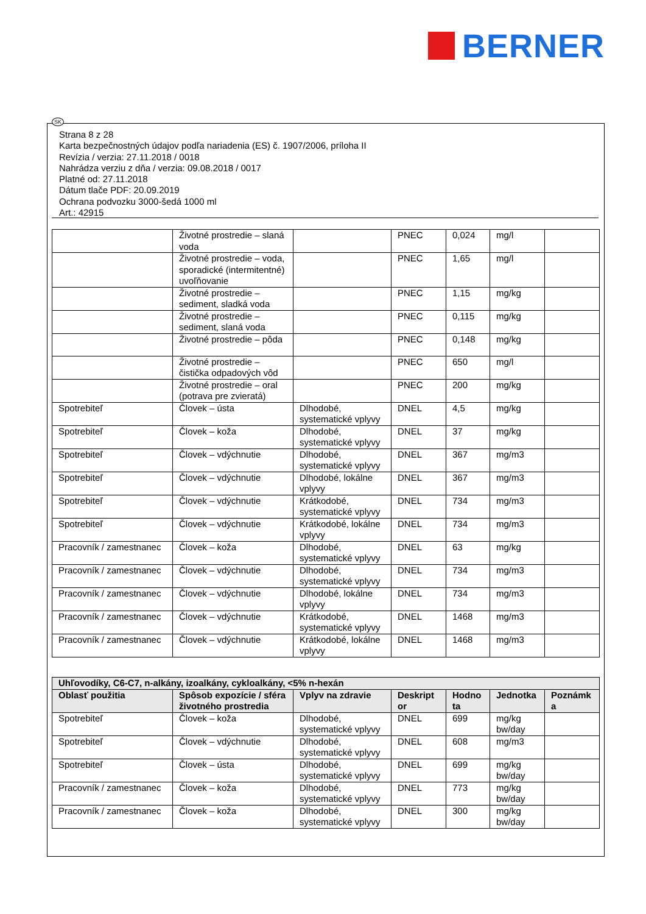BERNER
SK
Strana 8 z 28
Karta bezpečnostných údajov podľa nariadenia (ES) č. 1907/2006, príloha II
Revízia / verzia: 27.11.2018 / 0018
Nahrádza verziu z dňa / verzia: 09.08.2018 / 0017
Platné od: 27.11.2018
Dátum tlače PDF: 20.09.2019
Ochrana podvozku 3000-šedá 1000 ml
Art.: 42915
| | Životné prostredie – slaná voda | | PNEC | 0,024 | mg/l | |
| | Životné prostredie – voda, sporadické (intermitentné) uvoľňovanie | | PNEC | 1,65 | mg/l | |
| | Životné prostredie – sediment, sladká voda | | PNEC | 1,15 | mg/kg | |
| | Životné prostredie – sediment, slaná voda | | PNEC | 0,115 | mg/kg | |
| | Životné prostredie – pôda | | PNEC | 0,148 | mg/kg | |
| | Životné prostredie – čistička odpadových vôd | | PNEC | 650 | mg/l | |
| | Životné prostredie – oral (potrava pre zvieratá) | | PNEC | 200 | mg/kg | |
| Spotrebiteľ | Človek – ústa | Dlhodobé, systematické vplyvy | DNEL | 4,5 | mg/kg | |
| Spotrebiteľ | Človek – koža | Dlhodobé, systematické vplyvy | DNEL | 37 | mg/kg | |
| Spotrebiteľ | Človek – vdýchnutie | Dlhodobé, systematické vplyvy | DNEL | 367 | mg/m3 | |
| Spotrebiteľ | Človek – vdýchnutie | Dlhodobé, lokálne vplyvy | DNEL | 367 | mg/m3 | |
| Spotrebiteľ | Človek – vdýchnutie | Krátkodobé, systematické vplyvy | DNEL | 734 | mg/m3 | |
| Spotrebiteľ | Človek – vdýchnutie | Krátkodobé, lokálne vplyvy | DNEL | 734 | mg/m3 | |
| Pracovník / zamestnanec | Človek – koža | Dlhodobé, systematické vplyvy | DNEL | 63 | mg/kg | |
| Pracovník / zamestnanec | Človek – vdýchnutie | Dlhodobé, systematické vplyvy | DNEL | 734 | mg/m3 | |
| Pracovník / zamestnanec | Človek – vdýchnutie | Dlhodobé, lokálne vplyvy | DNEL | 734 | mg/m3 | |
| Pracovník / zamestnanec | Človek – vdýchnutie | Krátkodobé, systematické vplyvy | DNEL | 1468 | mg/m3 | |
| Pracovník / zamestnanec | Človek – vdýchnutie | Krátkodobé, lokálne vplyvy | DNEL | 1468 | mg/m3 | |
| Uhľovodíky, C6-C7, n-alkány, izoalkány, cykloalkány, <5% n-hexán | | | | | | |
| --- | --- | --- | --- | --- | --- | --- |
| Oblasť použitia | Spôsob expozície / sféra životného prostredia | Vplyv na zdravie | Deskript or | Hodno ta | Jednotka | Poznámk a |
| Spotrebiteľ | Človek – koža | Dlhodobé, systematické vplyvy | DNEL | 699 | mg/kg bw/day | |
| Spotrebiteľ | Človek – vdýchnutie | Dlhodobé, systematické vplyvy | DNEL | 608 | mg/m3 | |
| Spotrebiteľ | Človek – ústa | Dlhodobé, systematické vplyvy | DNEL | 699 | mg/kg bw/day | |
| Pracovník / zamestnanec | Človek – koža | Dlhodobé, systematické vplyvy | DNEL | 773 | mg/kg bw/day | |
| Pracovník / zamestnanec | Človek – koža | Dlhodobé, systematické vplyvy | DNEL | 300 | mg/kg bw/day | |